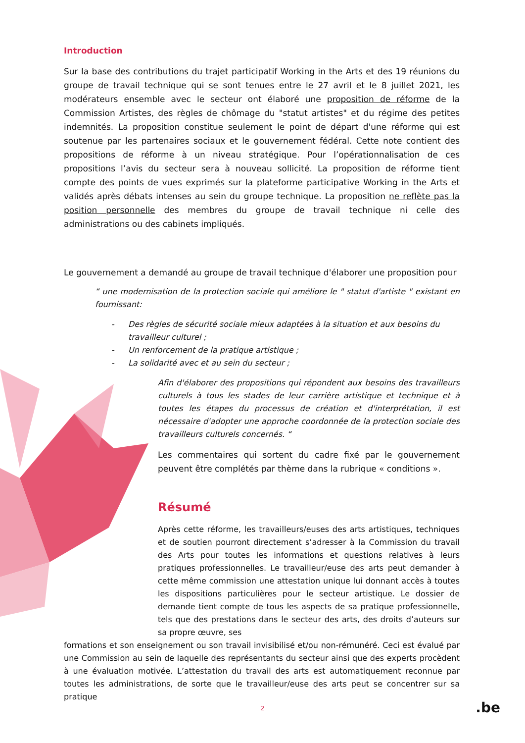Introduction
Sur la base des contributions du trajet participatif Working in the Arts et des 19 réunions du groupe de travail technique qui se sont tenues entre le 27 avril et le 8 juillet 2021, les modérateurs ensemble avec le secteur ont élaboré une proposition de réforme de la Commission Artistes, des règles de chômage du "statut artistes" et du régime des petites indemnités. La proposition constitue seulement le point de départ d'une réforme qui est soutenue par les partenaires sociaux et le gouvernement fédéral. Cette note contient des propositions de réforme à un niveau stratégique. Pour l’opérationnalisation de ces propositions l’avis du secteur sera à nouveau sollicité. La proposition de réforme tient compte des points de vues exprimés sur la plateforme participative Working in the Arts et validés après débats intenses au sein du groupe technique. La proposition ne reflète pas la position personnelle des membres du groupe de travail technique ni celle des administrations ou des cabinets impliqués.
Le gouvernement a demandé au groupe de travail technique d'élaborer une proposition pour
“ une modernisation de la protection sociale qui améliore le " statut d'artiste " existant en fournissant:
- Des règles de sécurité sociale mieux adaptées à la situation et aux besoins du travailleur culturel ;
- Un renforcement de la pratique artistique ;
- La solidarité avec et au sein du secteur ;
Afin d'élaborer des propositions qui répondent aux besoins des travailleurs culturels à tous les stades de leur carrière artistique et technique et à toutes les étapes du processus de création et d'interprétation, il est nécessaire d'adopter une approche coordonnée de la protection sociale des travailleurs culturels concernés. “
Les commentaires qui sortent du cadre fixé par le gouvernement peuvent être complétés par thème dans la rubrique « conditions ».
Résumé
Après cette réforme, les travailleurs/euses des arts artistiques, techniques et de soutien pourront directement s’adresser à la Commission du travail des Arts pour toutes les informations et questions relatives à leurs pratiques professionnelles. Le travailleur/euse des arts peut demander à cette même commission une attestation unique lui donnant accès à toutes les dispositions particulières pour le secteur artistique. Le dossier de demande tient compte de tous les aspects de sa pratique professionnelle, tels que des prestations dans le secteur des arts, des droits d’auteurs sur sa propre œuvre, ses
formations et son enseignement ou son travail invisibilisé et/ou non-rémunéré. Ceci est évalué par une Commission au sein de laquelle des représentants du secteur ainsi que des experts procèdent à une évaluation motivée. L’attestation du travail des arts est automatiquement reconnue par toutes les administrations, de sorte que le travailleur/euse des arts peut se concentrer sur sa pratique
2 .be